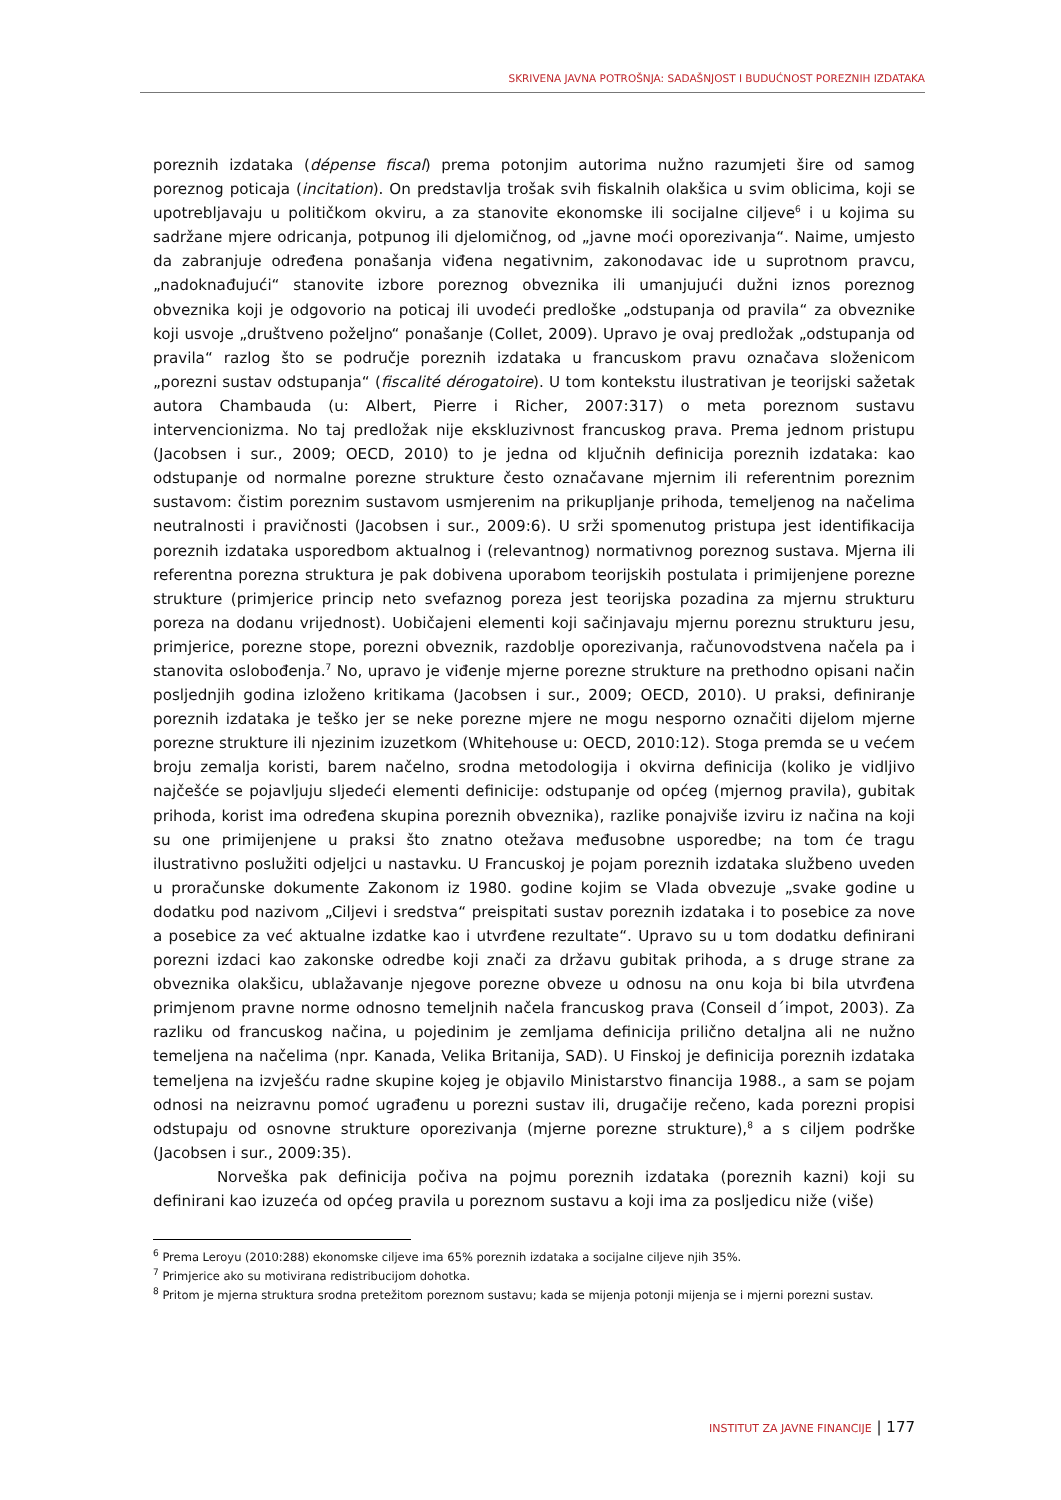SKRIVENA JAVNA POTROŠNJA: SADAŠNJOST I BUDUĆNOST POREZNIH IZDATAKA
poreznih izdataka (dépense fiscal) prema potonjim autorima nužno razumjeti šire od samog poreznog poticaja (incitation). On predstavlja trošak svih fiskalnih olakšica u svim oblicima, koji se upotrebljavaju u političkom okviru, a za stanovite ekonomske ili socijalne ciljeve<sup>6</sup> i u kojima su sadržane mjere odricanja, potpunog ili djelomičnog, od „javne moći oporezivanja“. Naime, umjesto da zabranjuje određena ponašanja viđena negativnim, zakonodavac ide u suprotnom pravcu, „nadoknađujući“ stanovite izbore poreznog obveznika ili umanjujući dužni iznos poreznog obveznika koji je odgovorio na poticaj ili uvodeći predloške „odstupanja od pravila“ za obveznike koji usvoje „društveno poželjno“ ponašanje (Collet, 2009). Upravo je ovaj predložak „odstupanja od pravila“ razlog što se područje poreznih izdataka u francuskom pravu označava složenicom „porezni sustav odstupanja“ (fiscalité dérogatoire). U tom kontekstu ilustrativan je teorijski sažetak autora Chambauda (u: Albert, Pierre i Richer, 2007:317) o meta poreznom sustavu intervencionizma. No taj predložak nije ekskluzivnost francuskog prava. Prema jednom pristupu (Jacobsen i sur., 2009; OECD, 2010) to je jedna od ključnih definicija poreznih izdataka: kao odstupanje od normalne porezne strukture često označavane mjernim ili referentnim poreznim sustavom: čistim poreznim sustavom usmjerenim na prikupljanje prihoda, temeljenog na načelima neutralnosti i pravičnosti (Jacobsen i sur., 2009:6). U srži spomenutog pristupa jest identifikacija poreznih izdataka usporedbom aktualnog i (relevantnog) normativnog poreznog sustava. Mjerna ili referentna porezna struktura je pak dobivena uporabom teorijskih postulata i primijenjene porezne strukture (primjerice princip neto svefaznog poreza jest teorijska pozadina za mjernu strukturu poreza na dodanu vrijednost). Uobičajeni elementi koji sačinjavaju mjernu poreznu strukturu jesu, primjerice, porezne stope, porezni obveznik, razdoblje oporezivanja, računovodstvena načela pa i stanovita oslobođenja.<sup>7</sup> No, upravo je viđenje mjerne porezne strukture na prethodno opisani način posljednjih godina izloženo kritikama (Jacobsen i sur., 2009; OECD, 2010). U praksi, definiranje poreznih izdataka je teško jer se neke porezne mjere ne mogu nesporno označiti dijelom mjerne porezne strukture ili njezinim izuzetkom (Whitehouse u: OECD, 2010:12). Stoga premda se u većem broju zemalja koristi, barem načelno, srodna metodologija i okvirna definicija (koliko je vidljivo najčešće se pojavljuju sljedeći elementi definicije: odstupanje od općeg (mjernog pravila), gubitak prihoda, korist ima određena skupina poreznih obveznika), razlike ponajviše izviru iz načina na koji su one primijenjene u praksi što znatno otežava međusobne usporedbe; na tom će tragu ilustrativno poslužiti odjeljci u nastavku. U Francuskoj je pojam poreznih izdataka službeno uveden u proračunske dokumente Zakonom iz 1980. godine kojim se Vlada obvezuje „svake godine u dodatku pod nazivom „Ciljevi i sredstva“ preispitati sustav poreznih izdataka i to posebice za nove a posebice za već aktualne izdatke kao i utvrđene rezultate“. Upravo su u tom dodatku definirani porezni izdaci kao zakonske odredbe koji znači za državu gubitak prihoda, a s druge strane za obveznika olakšicu, ublažavanje njegove porezne obveze u odnosu na onu koja bi bila utvrđena primjenom pravne norme odnosno temeljnih načela francuskog prava (Conseil d´impot, 2003). Za razliku od francuskog načina, u pojedinim je zemljama definicija prilično detaljna ali ne nužno temeljena na načelima (npr. Kanada, Velika Britanija, SAD). U Finskoj je definicija poreznih izdataka temeljena na izvješću radne skupine kojeg je objavilo Ministarstvo financija 1988., a sam se pojam odnosi na neizravnu pomoć ugrađenu u porezni sustav ili, drugačije rečeno, kada porezni propisi odstupaju od osnovne strukture oporezivanja (mjerne porezne strukture),<sup>8</sup> a s ciljem podrške (Jacobsen i sur., 2009:35).
Norveška pak definicija počiva na pojmu poreznih izdataka (poreznih kazni) koji su definirani kao izuzeća od općeg pravila u poreznom sustavu a koji ima za posljedicu niže (više)
<sup>6</sup> Prema Leroyu (2010:288) ekonomske ciljeve ima 65% poreznih izdataka a socijalne ciljeve njih 35%.
<sup>7</sup> Primjerice ako su motivirana redistribucijom dohotka.
<sup>8</sup> Pritom je mjerna struktura srodna pretežitom poreznom sustavu; kada se mijenja potonji mijenja se i mjerni porezni sustav.
INSTITUT ZA JAVNE FINANCIJE | 177